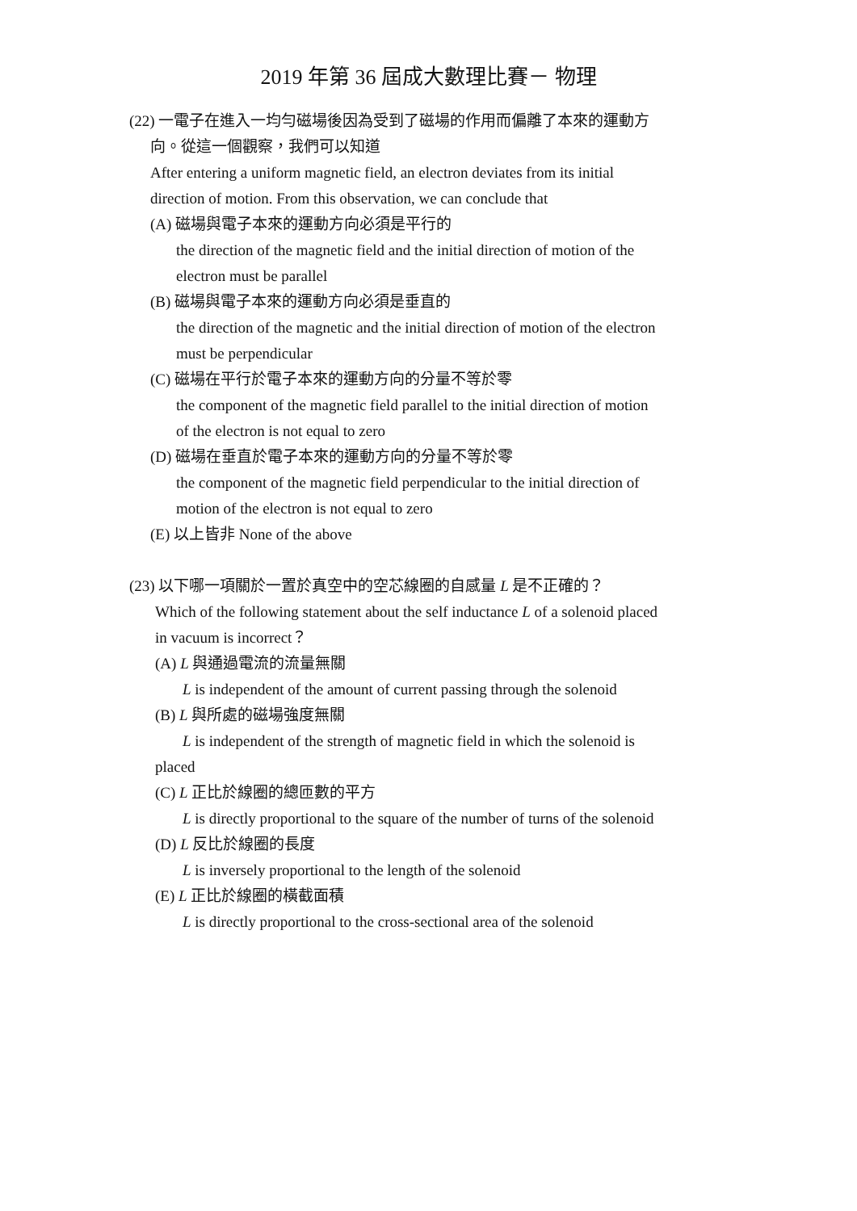2019 年第 36 屆成大數理比賽－ 物理
(22) 一電子在進入一均勻磁場後因為受到了磁場的作用而偏離了本來的運動方
向。從這一個觀察，我們可以知道
After entering a uniform magnetic field, an electron deviates from its initial
direction of motion. From this observation, we can conclude that
(A) 磁場與電子本來的運動方向必須是平行的
the direction of the magnetic field and the initial direction of motion of the
electron must be parallel
(B) 磁場與電子本來的運動方向必須是垂直的
the direction of the magnetic and the initial direction of motion of the electron
must be perpendicular
(C) 磁場在平行於電子本來的運動方向的分量不等於零
the component of the magnetic field parallel to the initial direction of motion
of the electron is not equal to zero
(D) 磁場在垂直於電子本來的運動方向的分量不等於零
the component of the magnetic field perpendicular to the initial direction of
motion of the electron is not equal to zero
(E) 以上皆非 None of the above
(23) 以下哪一項關於一置於真空中的空芯線圈的自感量 L 是不正確的？
Which of the following statement about the self inductance L of a solenoid placed
in vacuum is incorrect？
(A) L 與通過電流的流量無關
L is independent of the amount of current passing through the solenoid
(B) L 與所處的磁場強度無關
L is independent of the strength of magnetic field in which the solenoid is
placed
(C) L 正比於線圈的總匝數的平方
L is directly proportional to the square of the number of turns of the solenoid
(D) L 反比於線圈的長度
L is inversely proportional to the length of the solenoid
(E) L 正比於線圈的橫截面積
L is directly proportional to the cross-sectional area of the solenoid